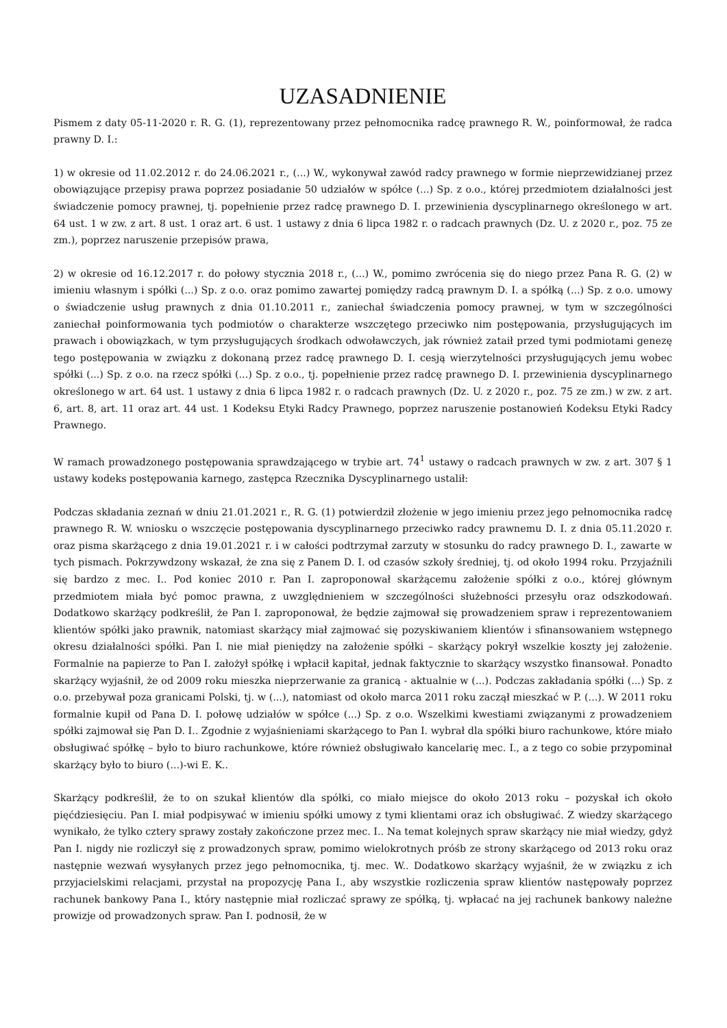UZASADNIENIE
Pismem z daty 05-11-2020 r. R. G. (1), reprezentowany przez pełnomocnika radcę prawnego R. W., poinformował, że radca prawny D. I.:
1) w okresie od 11.02.2012 r. do 24.06.2021 r., (...) W., wykonywał zawód radcy prawnego w formie nieprzewidzianej przez obowiązujące przepisy prawa poprzez posiadanie 50 udziałów w spółce (...) Sp. z o.o., której przedmiotem działalności jest świadczenie pomocy prawnej, tj. popełnienie przez radcę prawnego D. I. przewinienia dyscyplinarnego określonego w art. 64 ust. 1 w zw. z art. 8 ust. 1 oraz art. 6 ust. 1 ustawy z dnia 6 lipca 1982 r. o radcach prawnych (Dz. U. z 2020 r., poz. 75 ze zm.), poprzez naruszenie przepisów prawa,
2) w okresie od 16.12.2017 r. do połowy stycznia 2018 r., (...) W., pomimo zwrócenia się do niego przez Pana R. G. (2) w imieniu własnym i spółki (...) Sp. z o.o. oraz pomimo zawartej pomiędzy radcą prawnym D. I. a spółką (...) Sp. z o.o. umowy o świadczenie usług prawnych z dnia 01.10.2011 r., zaniechał świadczenia pomocy prawnej, w tym w szczególności zaniechał poinformowania tych podmiotów o charakterze wszczętego przeciwko nim postępowania, przysługujących im prawach i obowiązkach, w tym przysługujących środkach odwoławczych, jak również zataił przed tymi podmiotami genezę tego postępowania w związku z dokonaną przez radcę prawnego D. I. cesją wierzytelności przysługujących jemu wobec spółki (...) Sp. z o.o. na rzecz spółki (...) Sp. z o.o., tj. popełnienie przez radcę prawnego D. I. przewinienia dyscyplinarnego określonego w art. 64 ust. 1 ustawy z dnia 6 lipca 1982 r. o radcach prawnych (Dz. U. z 2020 r., poz. 75 ze zm.) w zw. z art. 6, art. 8, art. 11 oraz art. 44 ust. 1 Kodeksu Etyki Radcy Prawnego, poprzez naruszenie postanowień Kodeksu Etyki Radcy Prawnego.
W ramach prowadzonego postępowania sprawdzającego w trybie art. 74<sup>1</sup> ustawy o radcach prawnych w zw. z art. 307 § 1 ustawy kodeks postępowania karnego, zastępca Rzecznika Dyscyplinarnego ustalił:
Podczas składania zeznań w dniu 21.01.2021 r., R. G. (1) potwierdził złożenie w jego imieniu przez jego pełnomocnika radcę prawnego R. W. wniosku o wszczęcie postępowania dyscyplinarnego przeciwko radcy prawnemu D. I. z dnia 05.11.2020 r. oraz pisma skarżącego z dnia 19.01.2021 r. i w całości podtrzymał zarzuty w stosunku do radcy prawnego D. I., zawarte w tych pismach. Pokrzywdzony wskazał, że zna się z Panem D. I. od czasów szkoły średniej, tj. od około 1994 roku. Przyjaźnili się bardzo z mec. I.. Pod koniec 2010 r. Pan I. zaproponował skarżącemu założenie spółki z o.o., której głównym przedmiotem miała być pomoc prawna, z uwzględnieniem w szczególności służebności przesyłu oraz odszkodowań. Dodatkowo skarżący podkreślił, że Pan I. zaproponował, że będzie zajmował się prowadzeniem spraw i reprezentowaniem klientów spółki jako prawnik, natomiast skarżący miał zajmować się pozyskiwaniem klientów i sfinansowaniem wstępnego okresu działalności spółki. Pan I. nie miał pieniędzy na założenie spółki – skarżący pokrył wszelkie koszty jej założenie. Formalnie na papierze to Pan I. założył spółkę i wpłacił kapitał, jednak faktycznie to skarżący wszystko finansował. Ponadto skarżący wyjaśnił, że od 2009 roku mieszka nieprzerwanie za granicą - aktualnie w (...). Podczas zakładania spółki (...) Sp. z o.o. przebywał poza granicami Polski, tj. w (...), natomiast od około marca 2011 roku zaczął mieszkać w P. (...). W 2011 roku formalnie kupił od Pana D. I. połowę udziałów w spółce (...) Sp. z o.o. Wszelkimi kwestiami związanymi z prowadzeniem spółki zajmował się Pan D. I.. Zgodnie z wyjaśnieniami skarżącego to Pan I. wybrał dla spółki biuro rachunkowe, które miało obsługiwać spółkę – było to biuro rachunkowe, które również obsługiwało kancelarię mec. I., a z tego co sobie przypominał skarżący było to biuro (...)-wi E. K..
Skarżący podkreślił, że to on szukał klientów dla spółki, co miało miejsce do około 2013 roku – pozyskał ich około pięćdziesięciu. Pan I. miał podpisywać w imieniu spółki umowy z tymi klientami oraz ich obsługiwać. Z wiedzy skarżącego wynikało, że tylko cztery sprawy zostały zakończone przez mec. I.. Na temat kolejnych spraw skarżący nie miał wiedzy, gdyż Pan I. nigdy nie rozliczył się z prowadzonych spraw, pomimo wielokrotnych próśb ze strony skarżącego od 2013 roku oraz następnie wezwań wysyłanych przez jego pełnomocnika, tj. mec. W.. Dodatkowo skarżący wyjaśnił, że w związku z ich przyjacielskimi relacjami, przystał na propozycję Pana I., aby wszystkie rozliczenia spraw klientów następowały poprzez rachunek bankowy Pana I., który następnie miał rozliczać sprawy ze spółką, tj. wpłacać na jej rachunek bankowy należne prowizje od prowadzonych spraw. Pan I. podnosił, że w